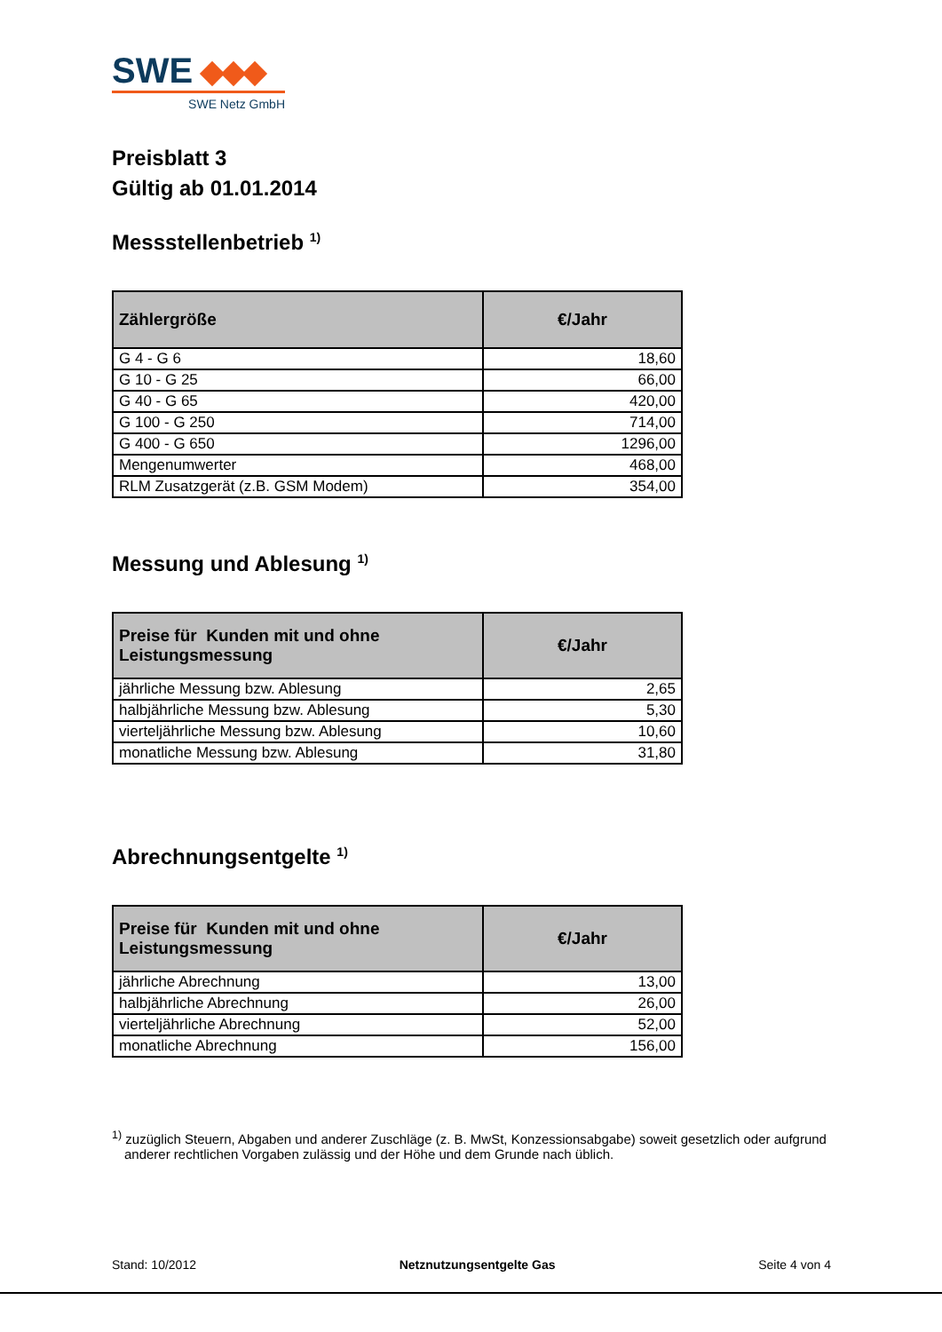SWE
SWE Netz GmbH
Preisblatt 3
Gültig ab 01.01.2014
Messstellenbetrieb <sup>1)</sup>
| Zählergröße | €/Jahr |
| --- | --- |
| G 4 - G 6 | 18,60 |
| G 10 - G 25 | 66,00 |
| G 40 - G 65 | 420,00 |
| G 100 - G 250 | 714,00 |
| G 400 - G 650 | 1296,00 |
| Mengenumwerter | 468,00 |
| RLM Zusatzgerät (z.B. GSM Modem) | 354,00 |
Messung und Ablesung <sup>1)</sup>
| Preise für Kunden mit und ohne Leistungsmessung | €/Jahr |
| --- | --- |
| jährliche Messung bzw. Ablesung | 2,65 |
| halbjährliche Messung bzw. Ablesung | 5,30 |
| vierteljährliche Messung bzw. Ablesung | 10,60 |
| monatliche Messung bzw. Ablesung | 31,80 |
Abrechnungsentgelte <sup>1)</sup>
| Preise für Kunden mit und ohne Leistungsmessung | €/Jahr |
| --- | --- |
| jährliche Abrechnung | 13,00 |
| halbjährliche Abrechnung | 26,00 |
| vierteljährliche Abrechnung | 52,00 |
| monatliche Abrechnung | 156,00 |
<sup>1)</sup> zuzüglich Steuern, Abgaben und anderer Zuschläge (z. B. MwSt, Konzessionsabgabe) soweit gesetzlich oder aufgrund anderer rechtlichen Vorgaben zulässig und der Höhe und dem Grunde nach üblich.
Stand: 10/2012 Netznutzungsentgelte Gas Seite 4 von 4